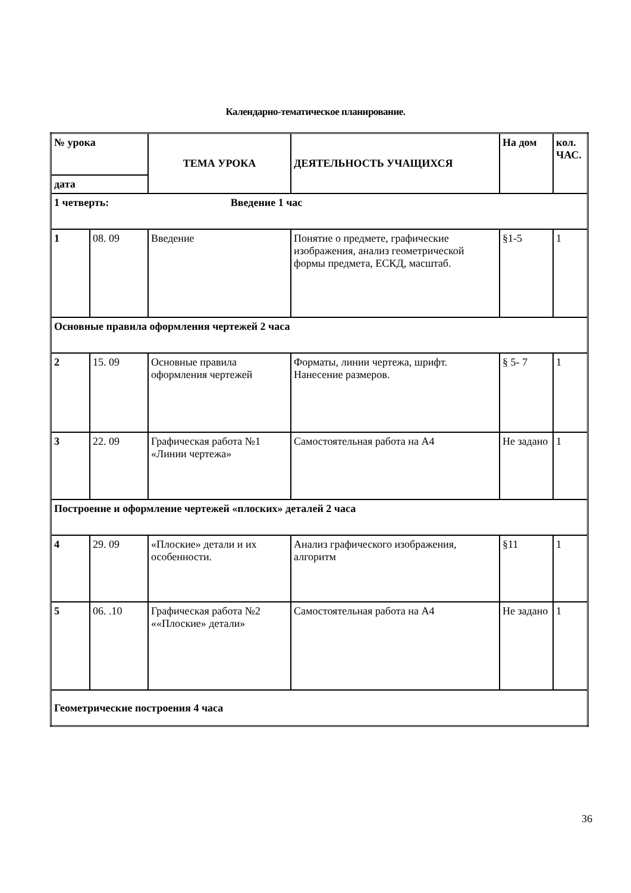Календарно-тематическое планирование.
| № урока | | ТЕМА УРОКА | ДЕЯТЕЛЬНОСТЬ УЧАЩИХСЯ | На дом | кол. ЧАС. |
| --- | --- | --- | --- | --- | --- |
| дата | | | | | |
| 1 четверть: Введение 1 час | | | | | |
| 1 | 08. 09 | Введение | Понятие о предмете, графические изображения, анализ геометрической формы предмета, ЕСКД, масштаб. | §1-5 | 1 |
| Основные правила оформления чертежей 2 часа | | | | | |
| 2 | 15. 09 | Основные правила оформления чертежей | Форматы, линии чертежа, шрифт. Нанесение размеров. | § 5- 7 | 1 |
| 3 | 22. 09 | Графическая работа №1 «Линии чертежа» | Самостоятельная работа на А4 | Не задано | 1 |
| Построение и оформление чертежей «плоских» деталей 2 часа | | | | | |
| 4 | 29. 09 | «Плоские» детали и их особенности. | Анализ графического изображения, алгоритм | §11 | 1 |
| 5 | 06. .10 | Графическая работа №2 ««Плоские» детали» | Самостоятельная работа на А4 | Не задано | 1 |
| Геометрические построения 4 часа | | | | | |
36